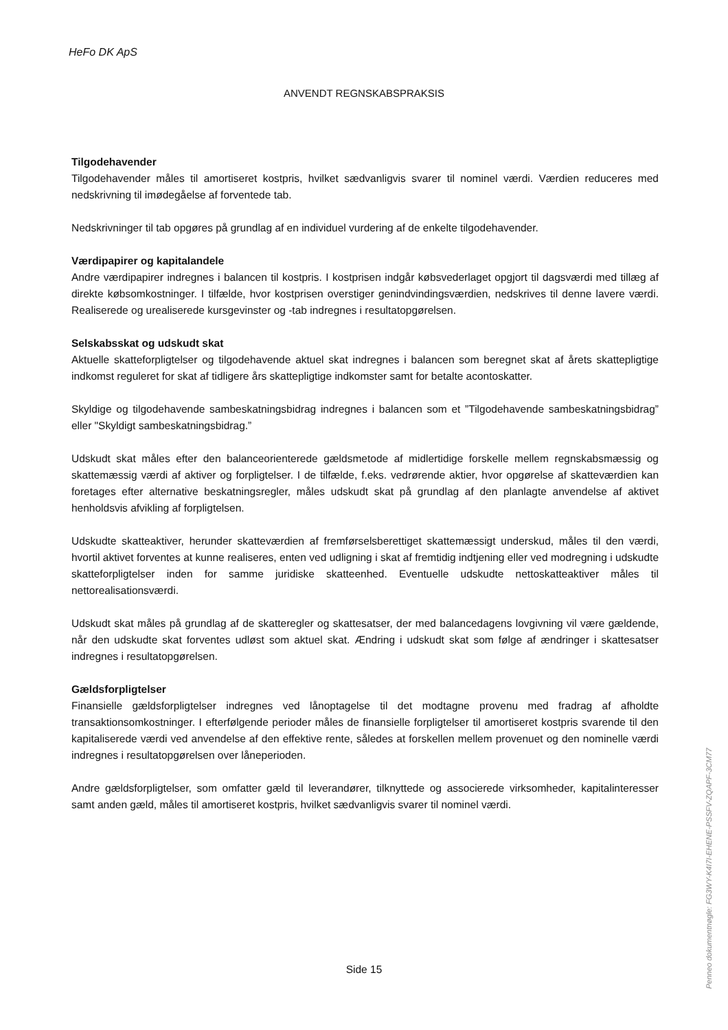HeFo DK ApS
ANVENDT REGNSKABSPRAKSIS
Tilgodehavender
Tilgodehavender måles til amortiseret kostpris, hvilket sædvanligvis svarer til nominel værdi. Værdien reduceres med nedskrivning til imødegåelse af forventede tab.
Nedskrivninger til tab opgøres på grundlag af en individuel vurdering af de enkelte tilgodehavender.
Værdipapirer og kapitalandele
Andre værdipapirer indregnes i balancen til kostpris. I kostprisen indgår købsvederlaget opgjort til dagsværdi med tillæg af direkte købsomkostninger. I tilfælde, hvor kostprisen overstiger genindvindingsværdien, nedskrives til denne lavere værdi. Realiserede og urealiserede kursgevinster og -tab indregnes i resultatopgørelsen.
Selskabsskat og udskudt skat
Aktuelle skatteforpligtelser og tilgodehavende aktuel skat indregnes i balancen som beregnet skat af årets skattepligtige indkomst reguleret for skat af tidligere års skattepligtige indkomster samt for betalte acontoskatter.
Skyldige og tilgodehavende sambeskatningsbidrag indregnes i balancen som et ”Tilgodehavende sambeskatningsbidrag” eller "Skyldigt sambeskatningsbidrag.”
Udskudt skat måles efter den balanceorienterede gældsmetode af midlertidige forskelle mellem regnskabsmæssig og skattemæssig værdi af aktiver og forpligtelser. I de tilfælde, f.eks. vedrørende aktier, hvor opgørelse af skatteværdien kan foretages efter alternative beskatningsregler, måles udskudt skat på grundlag af den planlagte anvendelse af aktivet henholdsvis afvikling af forpligtelsen.
Udskudte skatteaktiver, herunder skatteværdien af fremførselsberettiget skattemæssigt underskud, måles til den værdi, hvortil aktivet forventes at kunne realiseres, enten ved udligning i skat af fremtidig indtjening eller ved modregning i udskudte skatteforpligtelser inden for samme juridiske skatteenhed. Eventuelle udskudte nettoskatteaktiver måles til nettorealisationsværdi.
Udskudt skat måles på grundlag af de skatteregler og skattesatser, der med balancedagens lovgivning vil være gældende, når den udskudte skat forventes udløst som aktuel skat. Ændring i udskudt skat som følge af ændringer i skattesatser indregnes i resultatopgørelsen.
Gældsforpligtelser
Finansielle gældsforpligtelser indregnes ved lånoptagelse til det modtagne provenu med fradrag af afholdte transaktionsomkostninger. I efterfølgende perioder måles de finansielle forpligtelser til amortiseret kostpris svarende til den kapitaliserede værdi ved anvendelse af den effektive rente, således at forskellen mellem provenuet og den nominelle værdi indregnes i resultatopgørelsen over låneperioden.
Andre gældsforpligtelser, som omfatter gæld til leverandører, tilknyttede og associerede virksomheder, kapitalinteresser samt anden gæld, måles til amortiseret kostpris, hvilket sædvanligvis svarer til nominel værdi.
Penneo dokumentnøgle: FG3WY-K4I7I-EHENE-PSSFV-ZQAPF-3CM77
Side 15